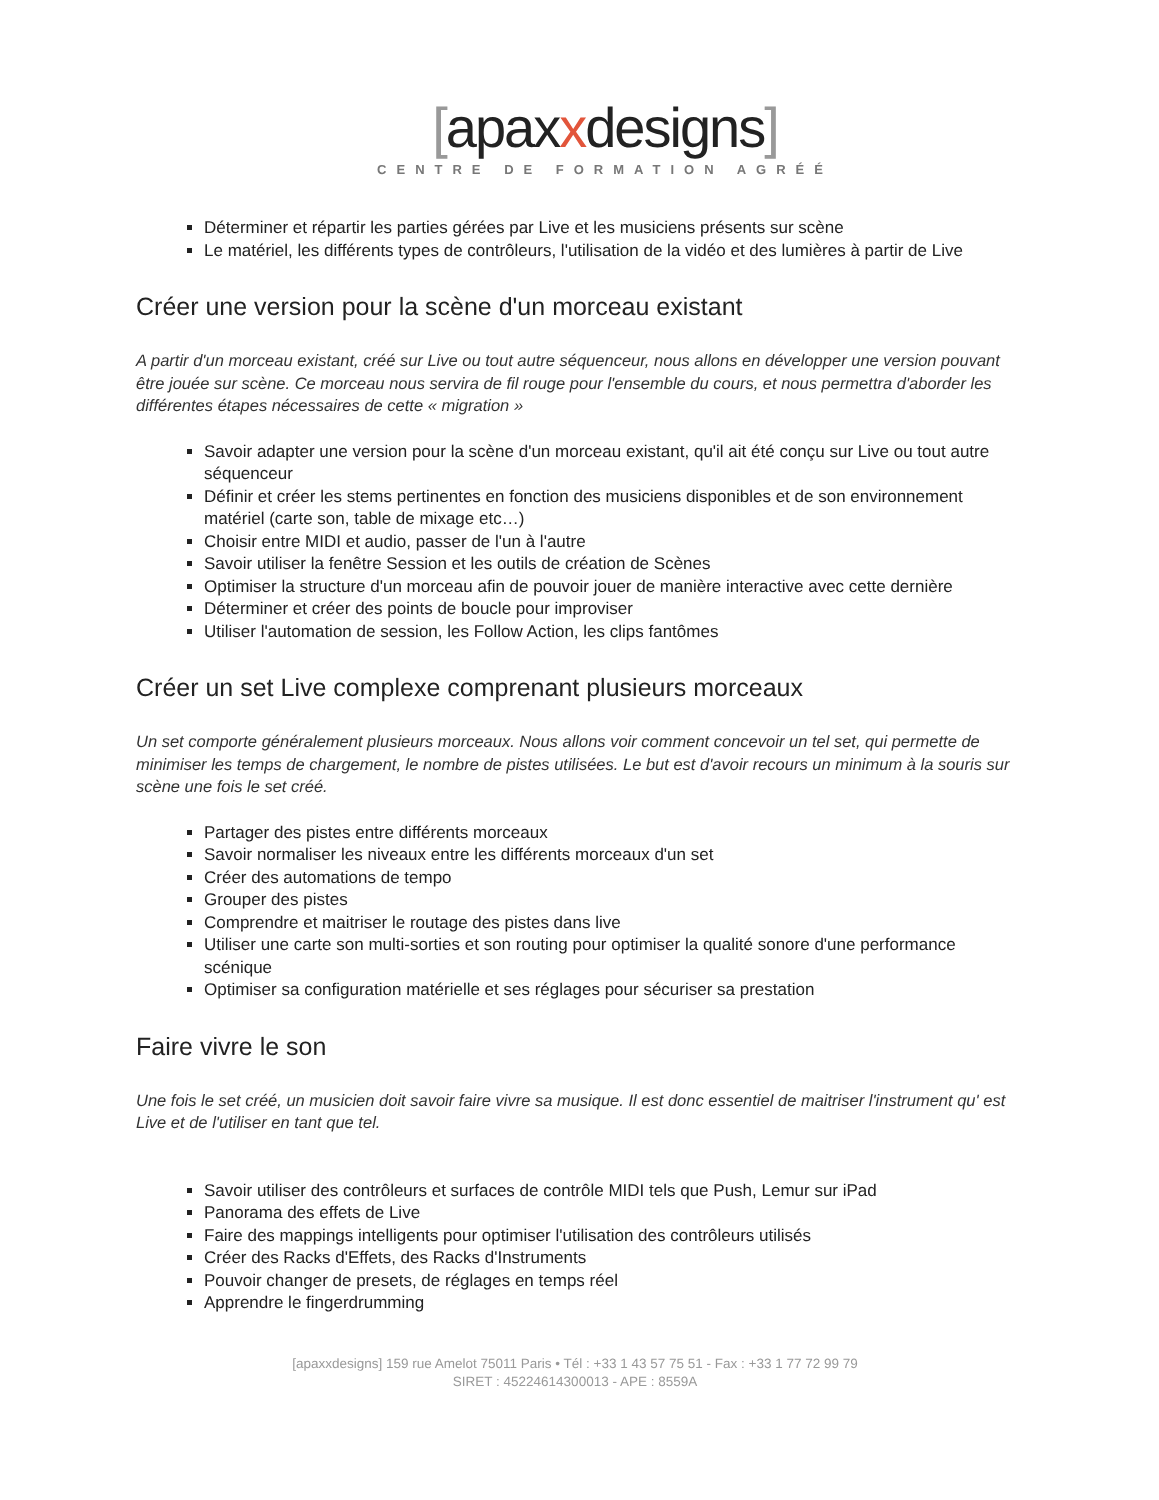[apaxxdesigns]
CENTRE DE FORMATION AGRÉÉ
Déterminer et répartir les parties gérées par Live et les musiciens présents sur scène
Le matériel, les différents types de contrôleurs, l'utilisation de la vidéo et des lumières à partir de Live
Créer une version pour la scène d'un morceau existant
A partir d'un morceau existant, créé sur Live ou tout autre séquenceur, nous allons en développer une version pouvant être jouée sur scène. Ce morceau nous servira de fil rouge pour l'ensemble du cours, et nous permettra d'aborder les différentes étapes nécessaires de cette « migration »
Savoir adapter une version pour la scène d'un morceau existant, qu'il ait été conçu sur Live ou tout autre séquenceur
Définir et créer les stems pertinentes en fonction des musiciens disponibles et de son environnement matériel (carte son, table de mixage etc…)
Choisir entre MIDI et audio, passer de l'un à l'autre
Savoir utiliser la fenêtre Session et les outils de création de Scènes
Optimiser la structure d'un morceau afin de pouvoir jouer de manière interactive avec cette dernière
Déterminer et créer des points de boucle pour improviser
Utiliser l'automation de session, les Follow Action, les clips fantômes
Créer un set Live complexe comprenant plusieurs morceaux
Un set comporte généralement plusieurs morceaux. Nous allons voir comment concevoir un tel set, qui permette de minimiser les temps de chargement, le nombre de pistes utilisées. Le but est d'avoir recours un minimum à la souris sur scène une fois le set créé.
Partager des pistes entre différents morceaux
Savoir normaliser les niveaux entre les différents morceaux d'un set
Créer des automations de tempo
Grouper des pistes
Comprendre et maitriser le routage des pistes dans live
Utiliser une carte son multi-sorties et son routing pour optimiser la qualité sonore d'une performance scénique
Optimiser sa configuration matérielle et ses réglages pour sécuriser sa prestation
Faire vivre le son
Une fois le set créé, un musicien doit savoir faire vivre sa musique. Il est donc essentiel de maitriser l'instrument qu' est Live et de l'utiliser en tant que tel.
Savoir utiliser des contrôleurs et surfaces de contrôle MIDI tels que Push, Lemur sur iPad
Panorama des effets de Live
Faire des mappings intelligents pour optimiser l'utilisation des contrôleurs utilisés
Créer des Racks d'Effets, des Racks d'Instruments
Pouvoir changer de presets, de réglages en temps réel
Apprendre le fingerdrumming
[apaxxdesigns] 159 rue Amelot 75011 Paris • Tél : +33 1 43 57 75 51 - Fax : +33 1 77 72 99 79
SIRET : 45224614300013 - APE : 8559A